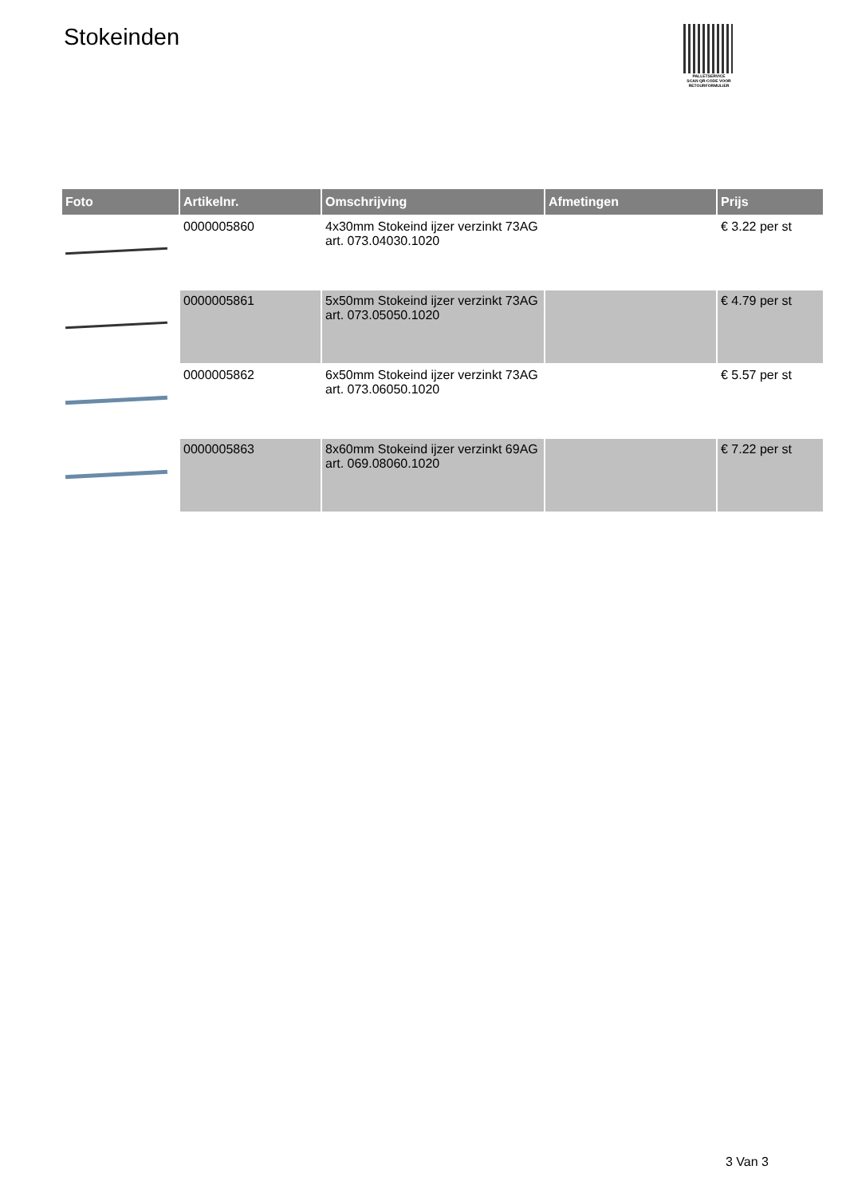Stokeinden
PALLETSERVICE
SCAN QR-CODE VOOR RETOURFORMULIER
| Foto | Artikelnr. | Omschrijving | Afmetingen | Prijs |
| --- | --- | --- | --- | --- |
| | 0000005860 | 4x30mm Stokeind ijzer verzinkt 73AG art. 073.04030.1020 | | € 3.22 per st |
| | 0000005861 | 5x50mm Stokeind ijzer verzinkt 73AG art. 073.05050.1020 | | € 4.79 per st |
| | 0000005862 | 6x50mm Stokeind ijzer verzinkt 73AG art. 073.06050.1020 | | € 5.57 per st |
| | 0000005863 | 8x60mm Stokeind ijzer verzinkt 69AG art. 069.08060.1020 | | € 7.22 per st |
3 Van 3